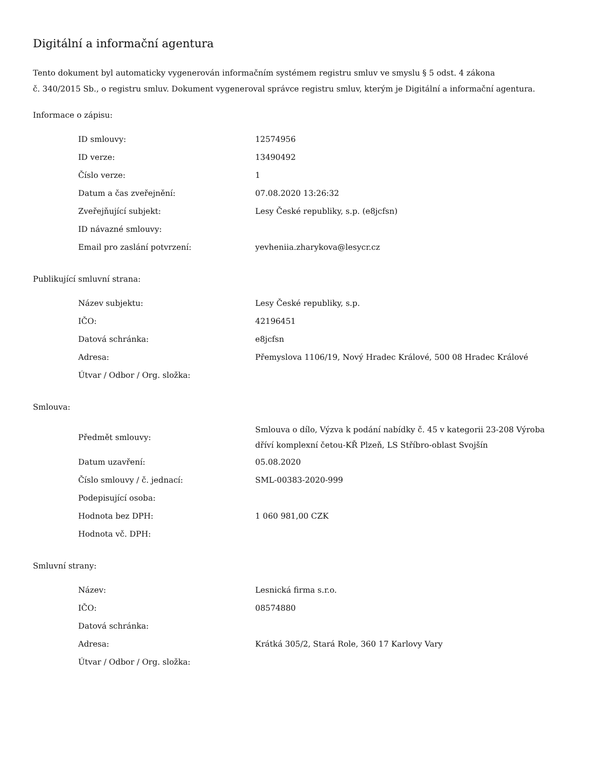Digitální a informační agentura
Tento dokument byl automaticky vygenerován informačním systémem registru smluv ve smyslu § 5 odst. 4 zákona
č. 340/2015 Sb., o registru smluv. Dokument vygeneroval správce registru smluv, kterým je Digitální a informační agentura.
Informace o zápisu:
| ID smlouvy: | 12574956 |
| ID verze: | 13490492 |
| Číslo verze: | 1 |
| Datum a čas zveřejnění: | 07.08.2020 13:26:32 |
| Zveřejňující subjekt: | Lesy České republiky, s.p. (e8jcfsn) |
| ID návazné smlouvy: | |
| Email pro zaslání potvrzení: | yevheniia.zharykova@lesycr.cz |
Publikující smluvní strana:
| Název subjektu: | Lesy České republiky, s.p. |
| IČO: | 42196451 |
| Datová schránka: | e8jcfsn |
| Adresa: | Přemyslova 1106/19, Nový Hradec Králové, 500 08 Hradec Králové |
| Útvar / Odbor / Org. složka: | |
Smlouva:
| Předmět smlouvy: | Smlouva o dílo, Výzva k podání nabídky č. 45 v kategorii 23-208 Výroba dříví komplexní četou-KŘ Plzeň, LS Stříbro-oblast Svojšín |
| Datum uzavření: | 05.08.2020 |
| Číslo smlouvy / č. jednací: | SML-00383-2020-999 |
| Podepisující osoba: | |
| Hodnota bez DPH: | 1 060 981,00 CZK |
| Hodnota vč. DPH: | |
Smluvní strany:
| Název: | Lesnická firma s.r.o. |
| IČO: | 08574880 |
| Datová schránka: | |
| Adresa: | Krátká 305/2, Stará Role, 360 17 Karlovy Vary |
| Útvar / Odbor / Org. složka: | |